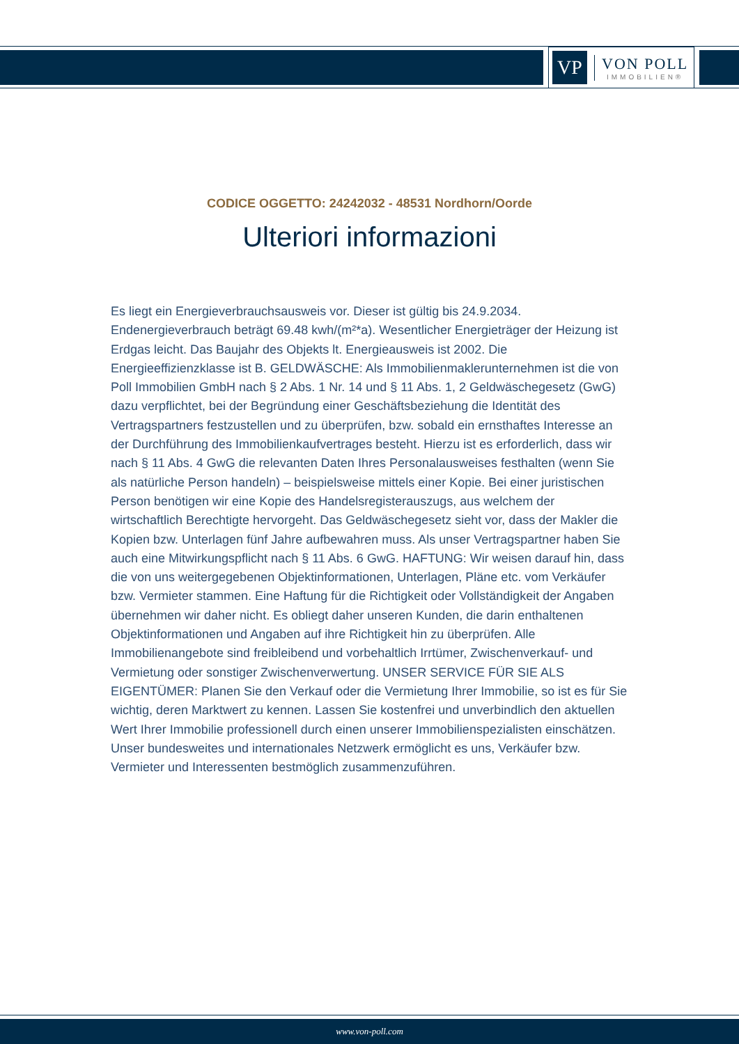VP
VON POLL
IMMOBILIEN®
CODICE OGGETTO: 24242032 - 48531 Nordhorn/Oorde
Ulteriori informazioni
Es liegt ein Energieverbrauchsausweis vor. Dieser ist gültig bis 24.9.2034. Endenergieverbrauch beträgt 69.48 kwh/(m²*a). Wesentlicher Energieträger der Heizung ist Erdgas leicht. Das Baujahr des Objekts lt. Energieausweis ist 2002. Die Energieeffizienzklasse ist B. GELDWÄSCHE: Als Immobilienmaklerunternehmen ist die von Poll Immobilien GmbH nach § 2 Abs. 1 Nr. 14 und § 11 Abs. 1, 2 Geldwäschegesetz (GwG) dazu verpflichtet, bei der Begründung einer Geschäftsbeziehung die Identität des Vertragspartners festzustellen und zu überprüfen, bzw. sobald ein ernsthaftes Interesse an der Durchführung des Immobilienkaufvertrages besteht. Hierzu ist es erforderlich, dass wir nach § 11 Abs. 4 GwG die relevanten Daten Ihres Personalausweises festhalten (wenn Sie als natürliche Person handeln) – beispielsweise mittels einer Kopie. Bei einer juristischen Person benötigen wir eine Kopie des Handelsregisterauszugs, aus welchem der wirtschaftlich Berechtigte hervorgeht. Das Geldwäschegesetz sieht vor, dass der Makler die Kopien bzw. Unterlagen fünf Jahre aufbewahren muss. Als unser Vertragspartner haben Sie auch eine Mitwirkungspflicht nach § 11 Abs. 6 GwG. HAFTUNG: Wir weisen darauf hin, dass die von uns weitergegebenen Objektinformationen, Unterlagen, Pläne etc. vom Verkäufer bzw. Vermieter stammen. Eine Haftung für die Richtigkeit oder Vollständigkeit der Angaben übernehmen wir daher nicht. Es obliegt daher unseren Kunden, die darin enthaltenen Objektinformationen und Angaben auf ihre Richtigkeit hin zu überprüfen. Alle Immobilienangebote sind freibleibend und vorbehaltlich Irrtümer, Zwischenverkauf- und Vermietung oder sonstiger Zwischenverwertung. UNSER SERVICE FÜR SIE ALS EIGENTÜMER: Planen Sie den Verkauf oder die Vermietung Ihrer Immobilie, so ist es für Sie wichtig, deren Marktwert zu kennen. Lassen Sie kostenfrei und unverbindlich den aktuellen Wert Ihrer Immobilie professionell durch einen unserer Immobilienspezialisten einschätzen. Unser bundesweites und internationales Netzwerk ermöglicht es uns, Verkäufer bzw. Vermieter und Interessenten bestmöglich zusammenzuführen.
www.von-poll.com